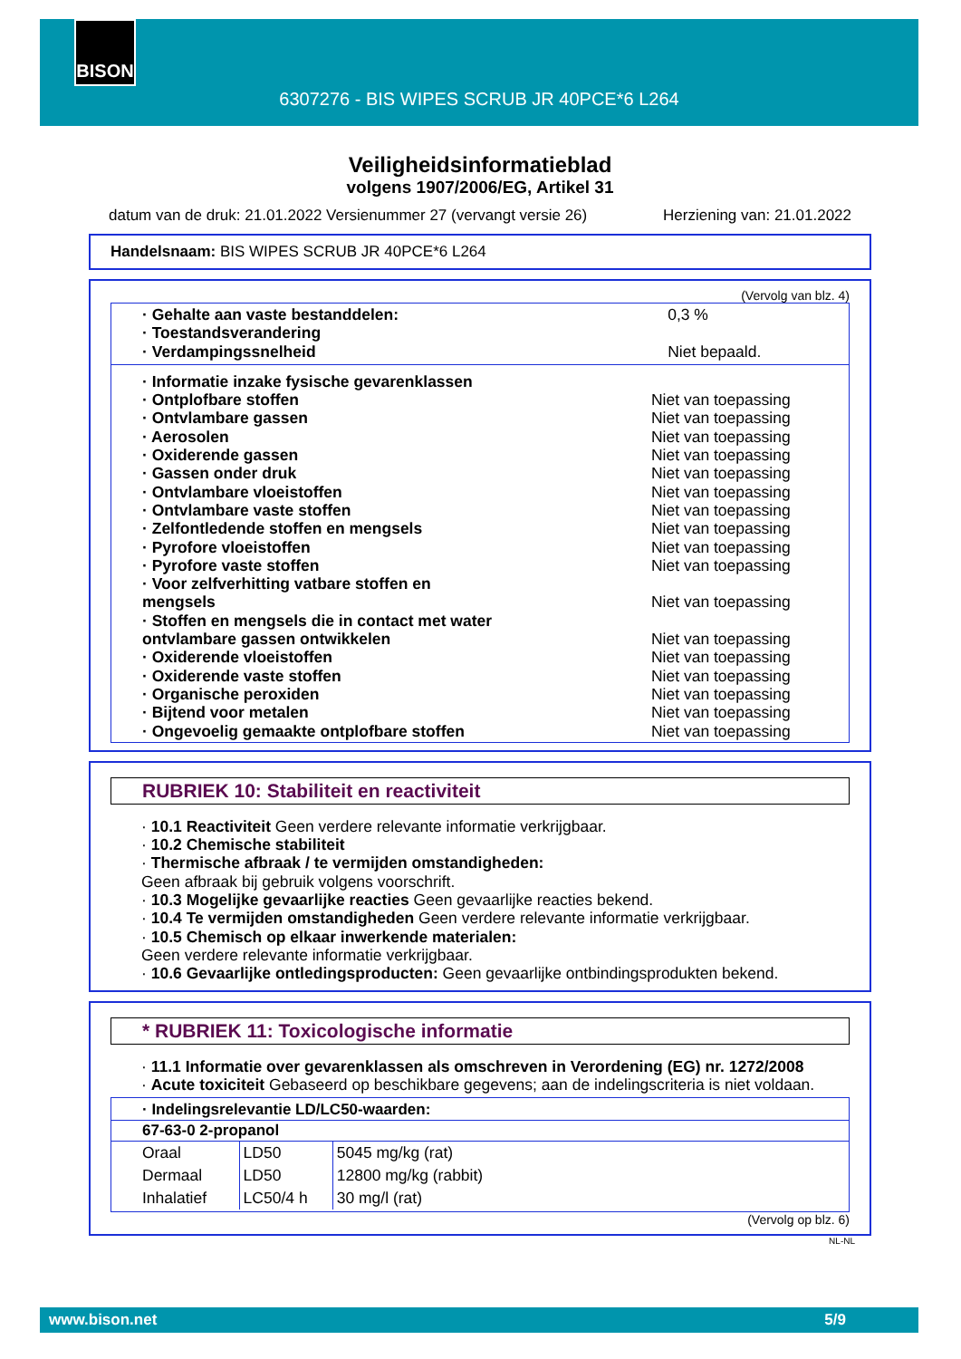BISON
6307276 - BIS WIPES SCRUB JR 40PCE*6 L264
Veiligheidsinformatieblad
volgens 1907/2006/EG, Artikel 31
datum van de druk: 21.01.2022 Versienummer 27 (vervangt versie 26) Herziening van: 21.01.2022
Handelsnaam: BIS WIPES SCRUB JR 40PCE*6 L264
(Vervolg van blz. 4)
| · Gehalte aan vaste bestanddelen: | 0,3 % |
| · Toestandsverandering | |
| · Verdampingssnelheid | Niet bepaald. |
| · Informatie inzake fysische gevarenklassen | |
| · Ontplofbare stoffen | Niet van toepassing |
| · Ontvlambare gassen | Niet van toepassing |
| · Aerosolen | Niet van toepassing |
| · Oxiderende gassen | Niet van toepassing |
| · Gassen onder druk | Niet van toepassing |
| · Ontvlambare vloeistoffen | Niet van toepassing |
| · Ontvlambare vaste stoffen | Niet van toepassing |
| · Zelfontledende stoffen en mengsels | Niet van toepassing |
| · Pyrofore vloeistoffen | Niet van toepassing |
| · Pyrofore vaste stoffen | Niet van toepassing |
| · Voor zelfverhitting vatbare stoffen en mengsels | Niet van toepassing |
| · Stoffen en mengsels die in contact met water ontvlambare gassen ontwikkelen | Niet van toepassing |
| · Oxiderende vloeistoffen | Niet van toepassing |
| · Oxiderende vaste stoffen | Niet van toepassing |
| · Organische peroxiden | Niet van toepassing |
| · Bijtend voor metalen | Niet van toepassing |
| · Ongevoelig gemaakte ontplofbare stoffen | Niet van toepassing |
RUBRIEK 10: Stabiliteit en reactiviteit
· 10.1 Reactiviteit Geen verdere relevante informatie verkrijgbaar.
· 10.2 Chemische stabiliteit
· Thermische afbraak / te vermijden omstandigheden:
Geen afbraak bij gebruik volgens voorschrift.
· 10.3 Mogelijke gevaarlijke reacties Geen gevaarlijke reacties bekend.
· 10.4 Te vermijden omstandigheden Geen verdere relevante informatie verkrijgbaar.
· 10.5 Chemisch op elkaar inwerkende materialen:
Geen verdere relevante informatie verkrijgbaar.
· 10.6 Gevaarlijke ontledingsproducten: Geen gevaarlijke ontbindingsprodukten bekend.
* RUBRIEK 11: Toxicologische informatie
· 11.1 Informatie over gevarenklassen als omschreven in Verordening (EG) nr. 1272/2008
· Acute toxiciteit Gebaseerd op beschikbare gegevens; aan de indelingscriteria is niet voldaan.
| · Indelingsrelevantie LD/LC50-waarden: | | |
| --- | --- | --- |
| 67-63-0 2-propanol | | |
| Oraal | LD50 | 5045 mg/kg (rat) |
| Dermaal | LD50 | 12800 mg/kg (rabbit) |
| Inhalatief | LC50/4 h | 30 mg/l (rat) |
(Vervolg op blz. 6)
NL-NL
www.bison.net 5/9